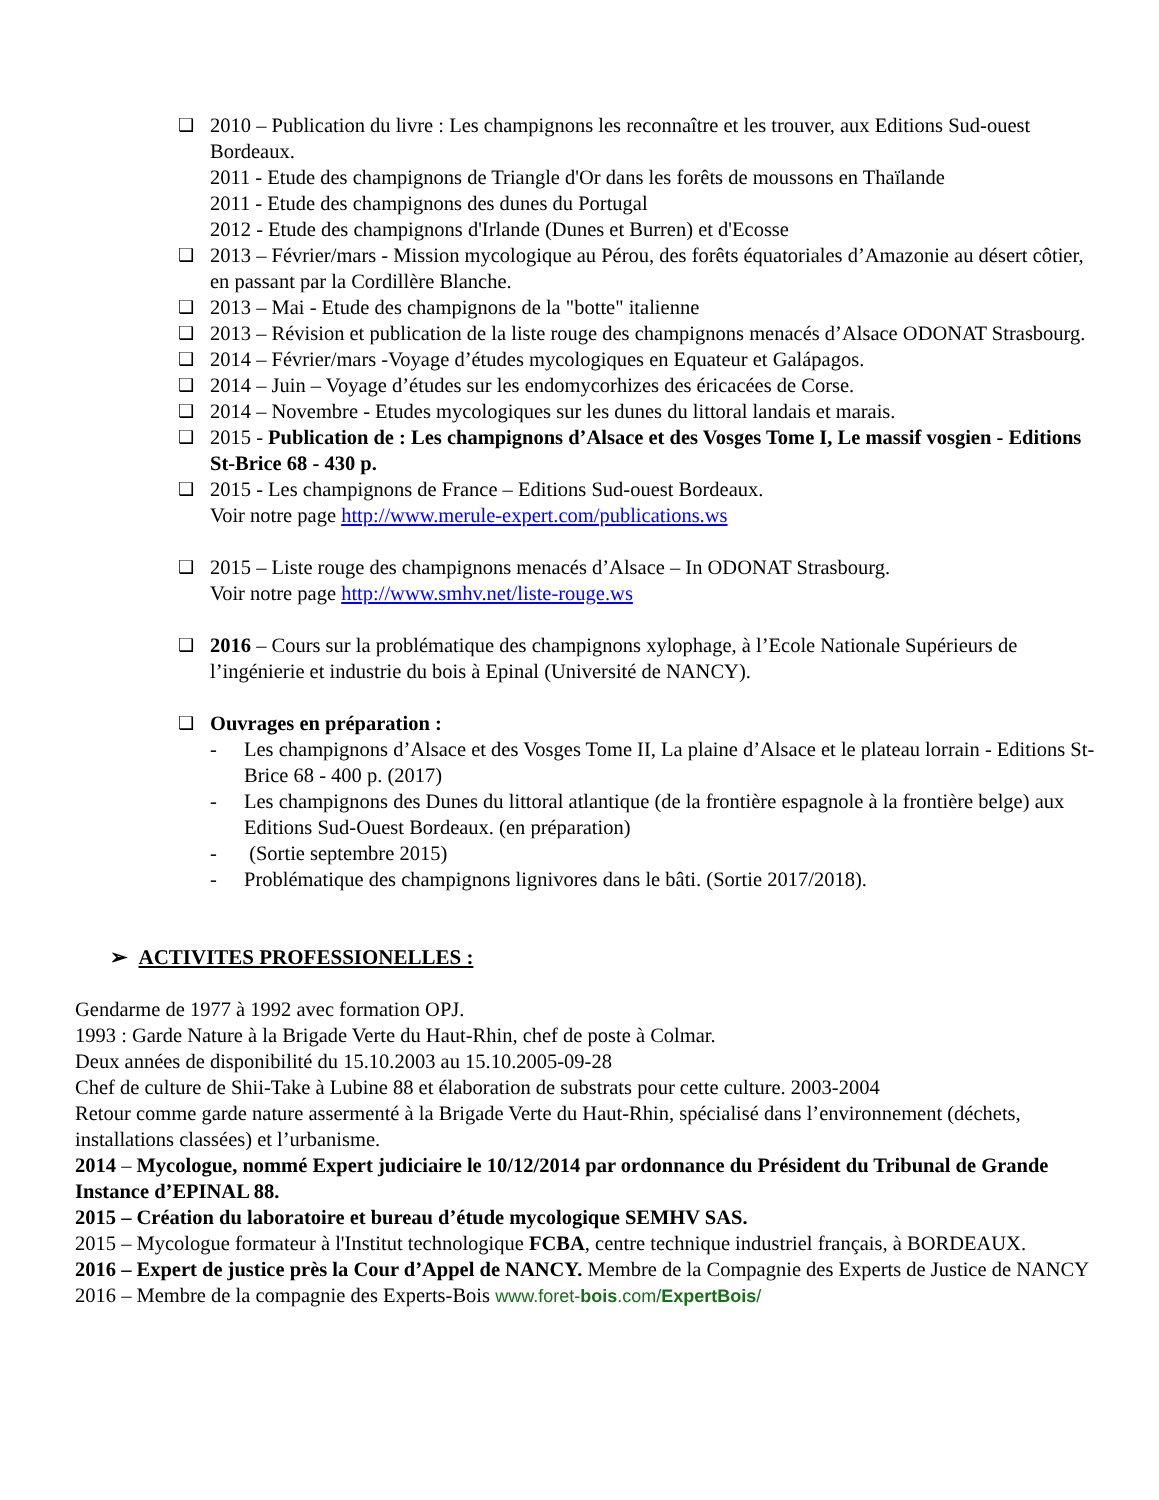❑ 2010 – Publication du livre : Les champignons les reconnaître et les trouver, aux Editions Sud-ouest Bordeaux.
2011 - Etude des champignons de Triangle d'Or dans les forêts de moussons en Thaïlande
2011 - Etude des champignons des dunes du Portugal
2012 - Etude des champignons d'Irlande (Dunes et Burren) et d'Ecosse
❑ 2013 – Février/mars - Mission mycologique au Pérou, des forêts équatoriales d’Amazonie au désert côtier, en passant par la Cordillère Blanche.
❑ 2013 – Mai - Etude des champignons de la "botte" italienne
❑ 2013 – Révision et publication de la liste rouge des champignons menacés d’Alsace ODONAT Strasbourg.
❑ 2014 – Février/mars -Voyage d’études mycologiques en Equateur et Galápagos.
❑ 2014 – Juin – Voyage d’études sur les endomycorhizes des éricacées de Corse.
❑ 2014 – Novembre - Etudes mycologiques sur les dunes du littoral landais et marais.
❑ 2015 - Publication de : Les champignons d’Alsace et des Vosges Tome I, Le massif vosgien - Editions St-Brice 68 - 430 p.
❑ 2015 - Les champignons de France – Editions Sud-ouest Bordeaux.
Voir notre page http://www.merule-expert.com/publications.ws
❑ 2015 – Liste rouge des champignons menacés d’Alsace – In ODONAT Strasbourg.
Voir notre page http://www.smhv.net/liste-rouge.ws
❑ 2016 – Cours sur la problématique des champignons xylophage, à l’Ecole Nationale Supérieurs de l’ingénierie et industrie du bois à Epinal (Université de NANCY).
❑ Ouvrages en préparation :
- Les champignons d’Alsace et des Vosges Tome II, La plaine d’Alsace et le plateau lorrain - Editions St-Brice 68 - 400 p. (2017)
- Les champignons des Dunes du littoral atlantique (de la frontière espagnole à la frontière belge) aux Editions Sud-Ouest Bordeaux. (en préparation)
- (Sortie septembre 2015)
- Problématique des champignons lignivores dans le bâti. (Sortie 2017/2018).
➢ ACTIVITES PROFESSIONELLES :
Gendarme de 1977 à 1992 avec formation OPJ.
1993 : Garde Nature à la Brigade Verte du Haut-Rhin, chef de poste à Colmar.
Deux années de disponibilité du 15.10.2003 au 15.10.2005-09-28
Chef de culture de Shii-Take à Lubine 88 et élaboration de substrats pour cette culture. 2003-2004
Retour comme garde nature assermenté à la Brigade Verte du Haut-Rhin, spécialisé dans l’environnement (déchets, installations classées) et l’urbanisme.
2014 – Mycologue, nommé Expert judiciaire le 10/12/2014 par ordonnance du Président du Tribunal de Grande Instance d’EPINAL 88.
2015 – Création du laboratoire et bureau d’étude mycologique SEMHV SAS.
2015 – Mycologue formateur à l'Institut technologique FCBA, centre technique industriel français, à BORDEAUX.
2016 – Expert de justice près la Cour d’Appel de NANCY. Membre de la Compagnie des Experts de Justice de NANCY
2016 – Membre de la compagnie des Experts-Bois www.foret-bois.com/ExpertBois/